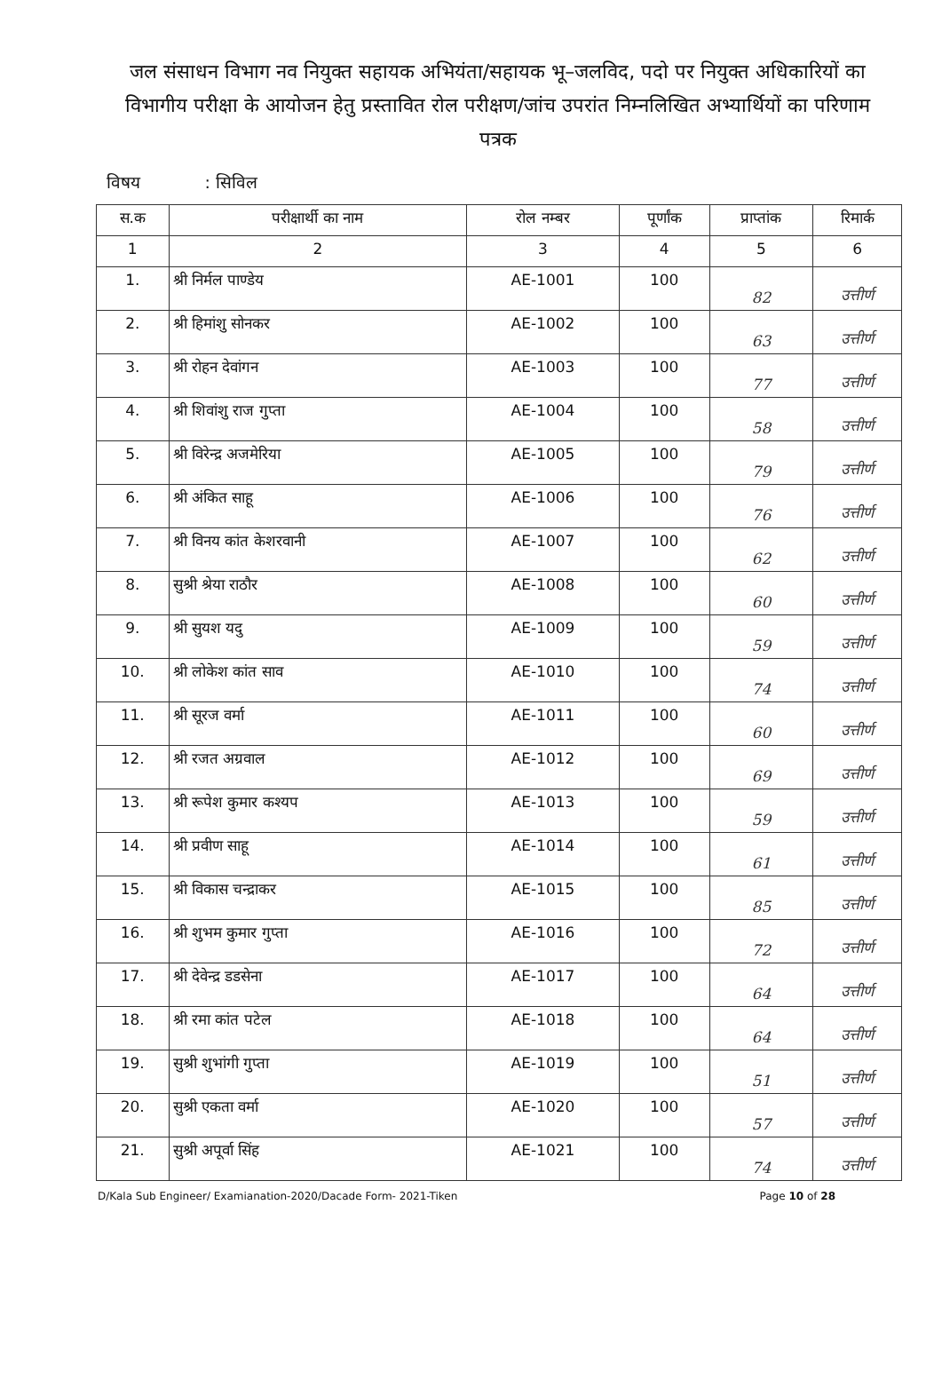जल संसाधन विभाग नव नियुक्त सहायक अभियंता/सहायक भू–जलविद, पदो पर नियुक्त अधिकारियों का विभागीय परीक्षा के आयोजन हेतु प्रस्तावित रोल परीक्षण/जांच उपरांत निम्नलिखित अभ्यार्थियों का परिणाम पत्रक
विषय : सिविल
| स.क | परीक्षार्थी का नाम | रोल नम्बर | पूर्णांक | प्राप्तांक | रिमार्क |
| --- | --- | --- | --- | --- | --- |
| 1 | 2 | 3 | 4 | 5 | 6 |
| 1. | श्री निर्मल पाण्डेय | AE-1001 | 100 | 82 | उत्तीर्ण |
| 2. | श्री हिमांशु सोनकर | AE-1002 | 100 | 63 | उत्तीर्ण |
| 3. | श्री रोहन देवांगन | AE-1003 | 100 | 77 | उत्तीर्ण |
| 4. | श्री शिवांशु राज गुप्ता | AE-1004 | 100 | 58 | उत्तीर्ण |
| 5. | श्री विरेन्द्र अजमेरिया | AE-1005 | 100 | 79 | उत्तीर्ण |
| 6. | श्री अंकित साहू | AE-1006 | 100 | 76 | उत्तीर्ण |
| 7. | श्री विनय कांत केशरवानी | AE-1007 | 100 | 62 | उत्तीर्ण |
| 8. | सुश्री श्रेया राठौर | AE-1008 | 100 | 60 | उत्तीर्ण |
| 9. | श्री सुयश यदु | AE-1009 | 100 | 59 | उत्तीर्ण |
| 10. | श्री लोकेश कांत साव | AE-1010 | 100 | 74 | उत्तीर्ण |
| 11. | श्री सूरज वर्मा | AE-1011 | 100 | 60 | उत्तीर्ण |
| 12. | श्री रजत अग्रवाल | AE-1012 | 100 | 69 | उत्तीर्ण |
| 13. | श्री रूपेश कुमार कश्यप | AE-1013 | 100 | 59 | उत्तीर्ण |
| 14. | श्री प्रवीण साहू | AE-1014 | 100 | 61 | उत्तीर्ण |
| 15. | श्री विकास चन्द्राकर | AE-1015 | 100 | 85 | उत्तीर्ण |
| 16. | श्री शुभम कुमार गुप्ता | AE-1016 | 100 | 72 | उत्तीर्ण |
| 17. | श्री देवेन्द्र डडसेना | AE-1017 | 100 | 64 | उत्तीर्ण |
| 18. | श्री रमा कांत पटेल | AE-1018 | 100 | 64 | उत्तीर्ण |
| 19. | सुश्री शुभांगी गुप्ता | AE-1019 | 100 | 51 | उत्तीर्ण |
| 20. | सुश्री एकता वर्मा | AE-1020 | 100 | 57 | उत्तीर्ण |
| 21. | सुश्री अपूर्वा सिंह | AE-1021 | 100 | 74 | उत्तीर्ण |
D/Kala Sub Engineer/ Examianation-2020/Dacade Form- 2021-Tiken Page 10 of 28